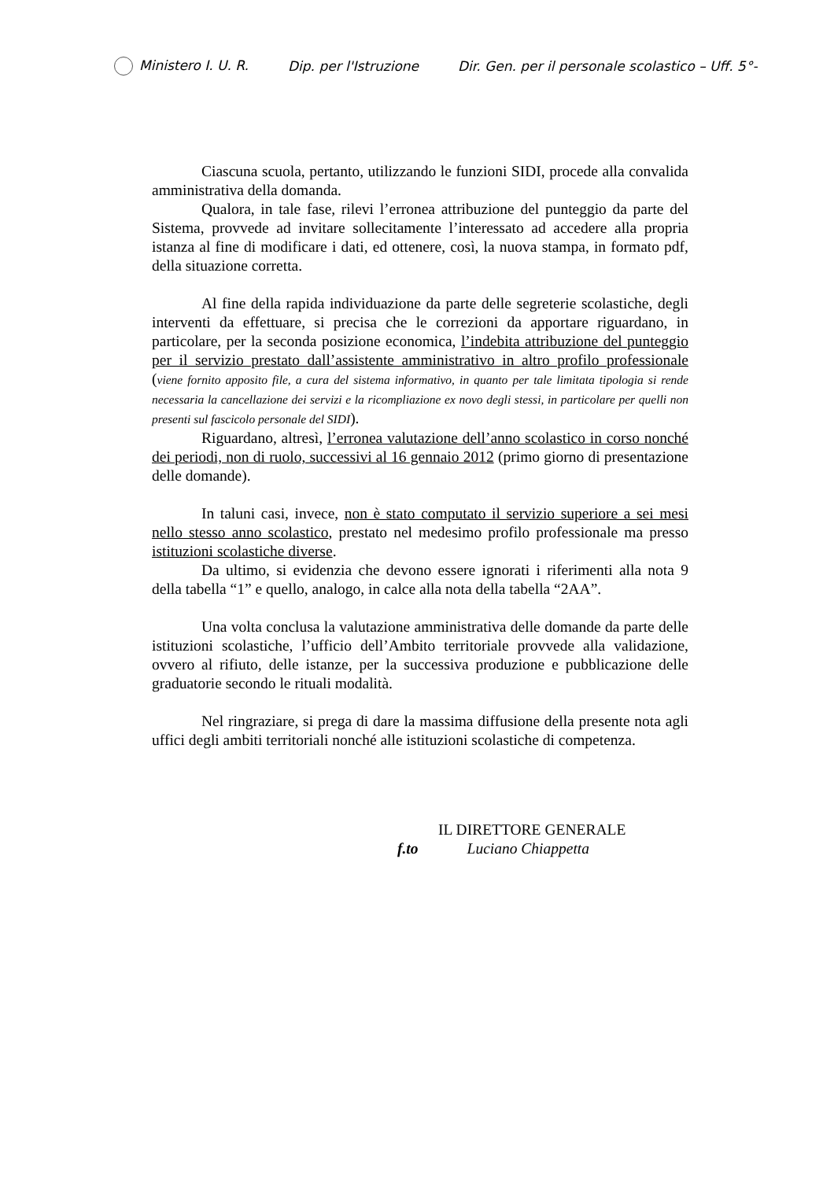Ministero I. U. R. Dip. per l'Istruzione Dir. Gen. per il personale scolastico – Uff. 5°-
Ciascuna scuola, pertanto, utilizzando le funzioni SIDI, procede alla convalida amministrativa della domanda.
Qualora, in tale fase, rilevi l’erronea attribuzione del punteggio da parte del Sistema, provvede ad invitare sollecitamente l’interessato ad accedere alla propria istanza al fine di modificare i dati, ed ottenere, così, la nuova stampa, in formato pdf, della situazione corretta.
Al fine della rapida individuazione da parte delle segreterie scolastiche, degli interventi da effettuare, si precisa che le correzioni da apportare riguardano, in particolare, per la seconda posizione economica, l’indebita attribuzione del punteggio per il servizio prestato dall’assistente amministrativo in altro profilo professionale (viene fornito apposito file, a cura del sistema informativo, in quanto per tale limitata tipologia si rende necessaria la cancellazione dei servizi e la ricompliazione ex novo degli stessi, in particolare per quelli non presenti sul fascicolo personale del SIDI).
Riguardano, altresì, l’erronea valutazione dell’anno scolastico in corso nonché dei periodi, non di ruolo, successivi al 16 gennaio 2012 (primo giorno di presentazione delle domande).
In taluni casi, invece, non è stato computato il servizio superiore a sei mesi nello stesso anno scolastico, prestato nel medesimo profilo professionale ma presso istituzioni scolastiche diverse.
Da ultimo, si evidenzia che devono essere ignorati i riferimenti alla nota 9 della tabella “1” e quello, analogo, in calce alla nota della tabella “2AA”.
Una volta conclusa la valutazione amministrativa delle domande da parte delle istituzioni scolastiche, l’ufficio dell’Ambito territoriale provvede alla validazione, ovvero al rifiuto, delle istanze, per la successiva produzione e pubblicazione delle graduatorie secondo le rituali modalità.
Nel ringraziare, si prega di dare la massima diffusione della presente nota agli uffici degli ambiti territoriali nonché alle istituzioni scolastiche di competenza.
IL DIRETTORE GENERALE
f.to Luciano Chiappetta